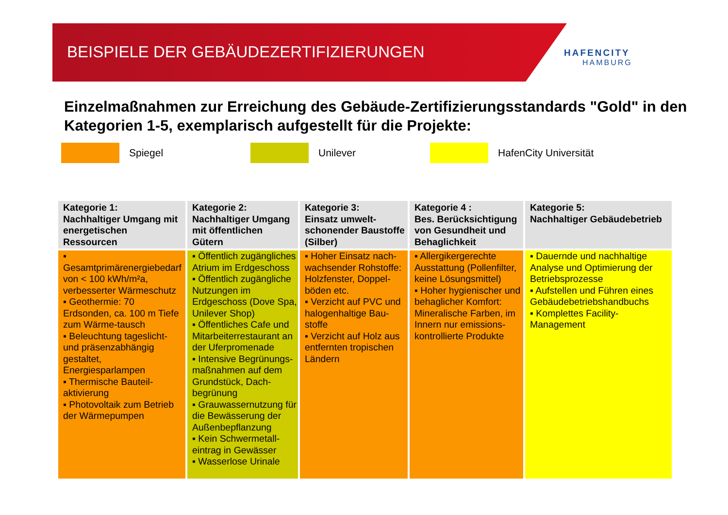BEISPIELE DER GEBÄUDEZERTIFIZIERUNGEN
HAFENCITY
HAMBURG
Einzelmaßnahmen zur Erreichung des Gebäude-Zertifizierungsstandards "Gold" in den Kategorien 1-5, exemplarisch aufgestellt für die Projekte:
Spiegel Unilever HafenCity Universität
| Kategorie 1: Nachhaltiger Umgang mit energetischen Ressourcen | Kategorie 2: Nachhaltiger Umgang mit öffentlichen Gütern | Kategorie 3: Einsatz umwelt-schonender Baustoffe (Silber) | Kategorie 4 : Bes. Berücksichtigung von Gesundheit und Behaglichkeit | Kategorie 5: Nachhaltiger Gebäudebetrieb |
| --- | --- | --- | --- | --- |
| ▪ Gesamtprimärenergiebedarf von < 100 kWh/m²a, verbesserter Wärmeschutz ▪ Geothermie: 70 Erdsonden, ca. 100 m Tiefe zum Wärme-tausch ▪ Beleuchtung tageslicht- und präsenzabhängig gestaltet, Energiesparlampen ▪ Thermische Bauteil-aktivierung ▪ Photovoltaik zum Betrieb der Wärmepumpen | ▪ Öffentlich zugängliches Atrium im Erdgeschoss ▪ Öffentlich zugängliche Nutzungen im Erdgeschoss (Dove Spa, Unilever Shop) ▪ Öffentliches Cafe und Mitarbeiterrestaurant an der Uferpromenade ▪ Intensive Begrünungs-maßnahmen auf dem Grundstück, Dach-begrünung ▪ Grauwassernutzung für die Bewässerung der Außenbepflanzung ▪ Kein Schwermetall-eintrag in Gewässer ▪ Wasserlose Urinale | ▪ Hoher Einsatz nach-wachsender Rohstoffe: Holzfenster, Doppel-böden etc. ▪ Verzicht auf PVC und halogenhaltige Bau-stoffe ▪ Verzicht auf Holz aus entfernten tropischen Ländern | ▪ Allergikergerechte Ausstattung (Pollenfilter, keine Lösungsmittel) ▪ Hoher hygienischer und behaglicher Komfort: Mineralische Farben, im Innern nur emissions-kontrollierte Produkte | ▪ Dauernde und nachhaltige Analyse und Optimierung der Betriebsprozesse ▪ Aufstellen und Führen eines Gebäudebetriebshandbuchs ▪ Komplettes Facility-Management |